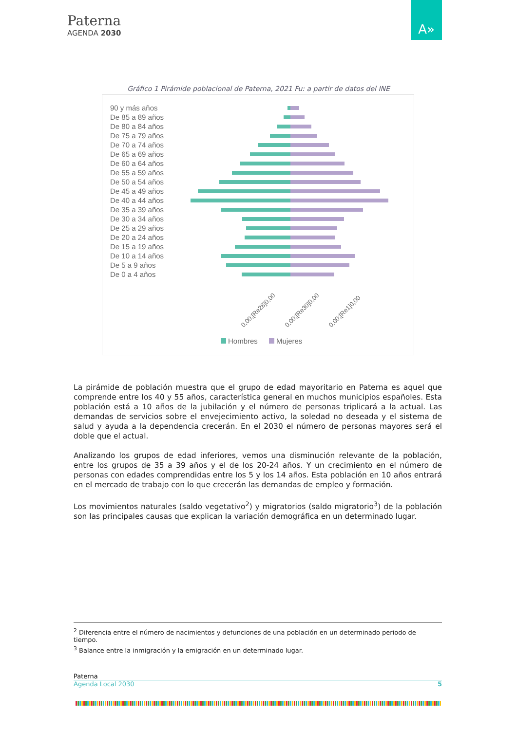Paterna
AGENDA 2030
A»
Gráfico 1 Pirámide poblacional de Paterna, 2021 Fu: a partir de datos del INE
90 y más años
De 85 a 89 años
De 80 a 84 años
De 75 a 79 años
De 70 a 74 años
De 65 a 69 años
De 60 a 64 años
De 55 a 59 años
De 50 a 54 años
De 45 a 49 años
De 40 a 44 años
De 35 a 39 años
De 30 a 34 años
De 25 a 29 años
De 20 a 24 años
De 15 a 19 años
De 10 a 14 años
De 5 a 9 años
De 0 a 4 años
0,00;[Re28]0,00
0,00;[Re30]0,00
0,00;[Re1]0,00
Hombres
Mujeres
La pirámide de población muestra que el grupo de edad mayoritario en Paterna es aquel que comprende entre los 40 y 55 años, característica general en muchos municipios españoles. Esta población está a 10 años de la jubilación y el número de personas triplicará a la actual. Las demandas de servicios sobre el envejecimiento activo, la soledad no deseada y el sistema de salud y ayuda a la dependencia crecerán. En el 2030 el número de personas mayores será el doble que el actual.
Analizando los grupos de edad inferiores, vemos una disminución relevante de la población, entre los grupos de 35 a 39 años y el de los 20-24 años. Y un crecimiento en el número de personas con edades comprendidas entre los 5 y los 14 años. Esta población en 10 años entrará en el mercado de trabajo con lo que crecerán las demandas de empleo y formación.
Los movimientos naturales (saldo vegetativo<sup>2</sup>) y migratorios (saldo migratorio<sup>3</sup>) de la población son las principales causas que explican la variación demográfica en un determinado lugar.
<sup>2</sup> Diferencia entre el número de nacimientos y defunciones de una población en un determinado periodo de tiempo.
<sup>3</sup> Balance entre la inmigración y la emigración en un determinado lugar.
Paterna
Agenda Local 2030 5